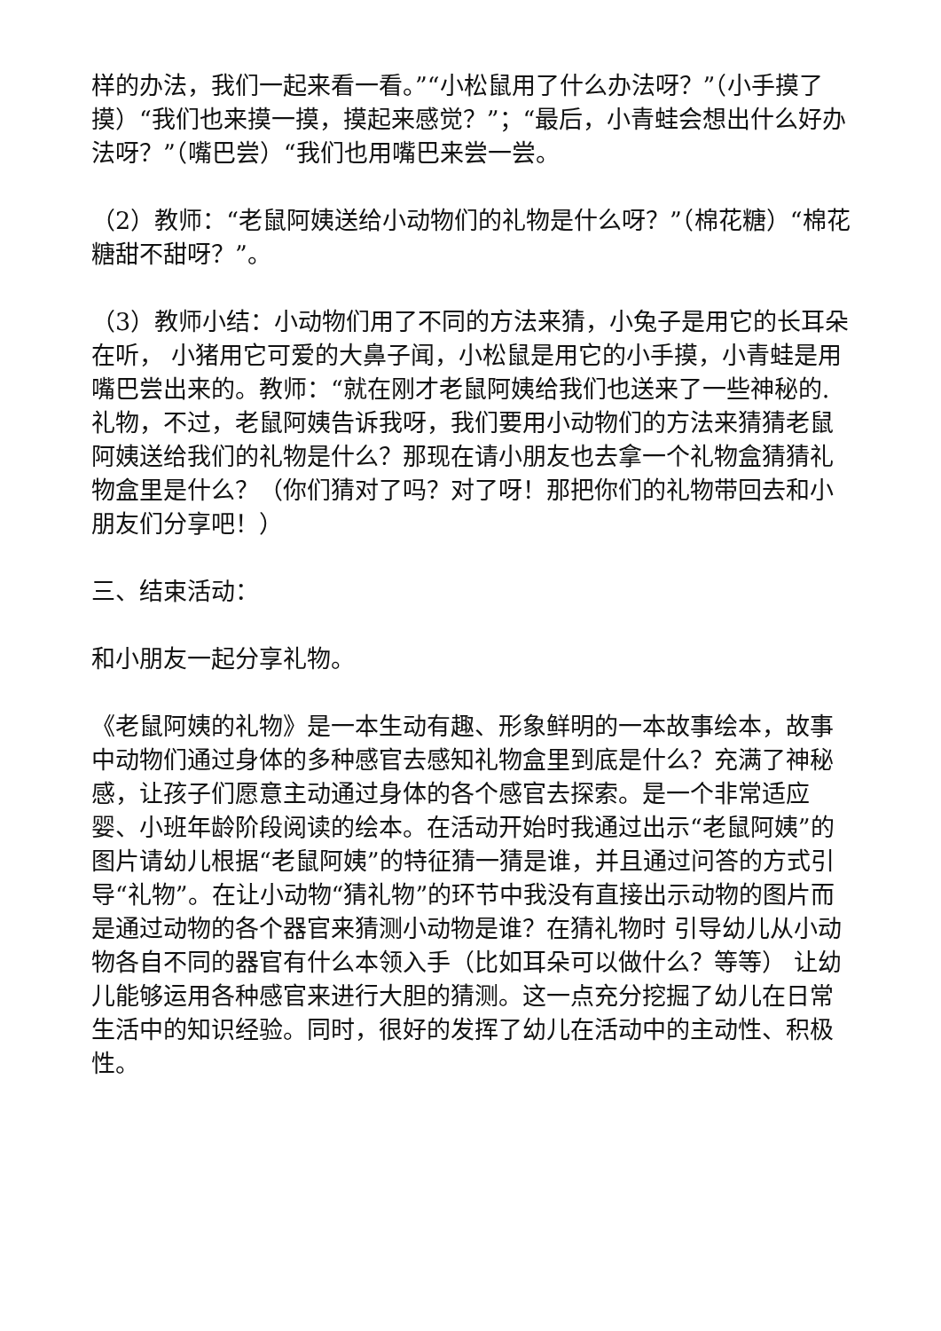样的办法，我们一起来看一看。”“小松鼠用了什么办法呀？”（小手摸了摸）“我们也来摸一摸，摸起来感觉？”；“最后，小青蛙会想出什么好办法呀？”（嘴巴尝）“我们也用嘴巴来尝一尝。
（2）教师：“老鼠阿姨送给小动物们的礼物是什么呀？”（棉花糖）“棉花糖甜不甜呀？”。
（3）教师小结：小动物们用了不同的方法来猜，小兔子是用它的长耳朵在听， 小猪用它可爱的大鼻子闻，小松鼠是用它的小手摸，小青蛙是用嘴巴尝出来的。教师：“就在刚才老鼠阿姨给我们也送来了一些神秘的.礼物，不过，老鼠阿姨告诉我呀，我们要用小动物们的方法来猜猜老鼠阿姨送给我们的礼物是什么？那现在请小朋友也去拿一个礼物盒猜猜礼物盒里是什么？（你们猜对了吗？对了呀！那把你们的礼物带回去和小朋友们分享吧！）
三、结束活动：
和小朋友一起分享礼物。
《老鼠阿姨的礼物》是一本生动有趣、形象鲜明的一本故事绘本，故事中动物们通过身体的多种感官去感知礼物盒里到底是什么？充满了神秘感，让孩子们愿意主动通过身体的各个感官去探索。是一个非常适应婴、小班年龄阶段阅读的绘本。在活动开始时我通过出示“老鼠阿姨”的图片请幼儿根据“老鼠阿姨”的特征猜一猜是谁，并且通过问答的方式引导“礼物”。在让小动物“猜礼物”的环节中我没有直接出示动物的图片而是通过动物的各个器官来猜测小动物是谁？在猜礼物时 引导幼儿从小动物各自不同的器官有什么本领入手（比如耳朵可以做什么？等等） 让幼儿能够运用各种感官来进行大胆的猜测。这一点充分挖掘了幼儿在日常生活中的知识经验。同时，很好的发挥了幼儿在活动中的主动性、积极性。